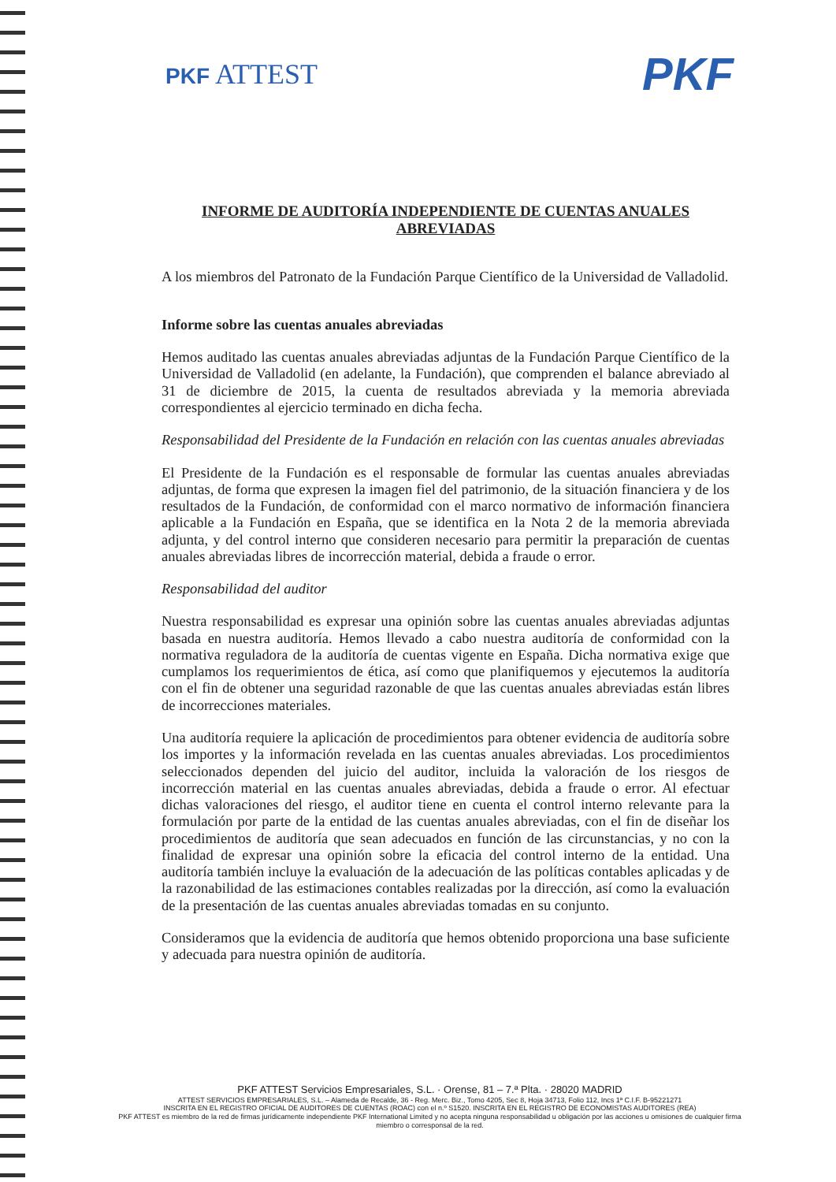PKF ATTEST
PKF
INFORME DE AUDITORÍA INDEPENDIENTE DE CUENTAS ANUALES ABREVIADAS
A los miembros del Patronato de la Fundación Parque Científico de la Universidad de Valladolid.
Informe sobre las cuentas anuales abreviadas
Hemos auditado las cuentas anuales abreviadas adjuntas de la Fundación Parque Científico de la Universidad de Valladolid (en adelante, la Fundación), que comprenden el balance abreviado al 31 de diciembre de 2015, la cuenta de resultados abreviada y la memoria abreviada correspondientes al ejercicio terminado en dicha fecha.
Responsabilidad del Presidente de la Fundación en relación con las cuentas anuales abreviadas
El Presidente de la Fundación es el responsable de formular las cuentas anuales abreviadas adjuntas, de forma que expresen la imagen fiel del patrimonio, de la situación financiera y de los resultados de la Fundación, de conformidad con el marco normativo de información financiera aplicable a la Fundación en España, que se identifica en la Nota 2 de la memoria abreviada adjunta, y del control interno que consideren necesario para permitir la preparación de cuentas anuales abreviadas libres de incorrección material, debida a fraude o error.
Responsabilidad del auditor
Nuestra responsabilidad es expresar una opinión sobre las cuentas anuales abreviadas adjuntas basada en nuestra auditoría. Hemos llevado a cabo nuestra auditoría de conformidad con la normativa reguladora de la auditoría de cuentas vigente en España. Dicha normativa exige que cumplamos los requerimientos de ética, así como que planifiquemos y ejecutemos la auditoría con el fin de obtener una seguridad razonable de que las cuentas anuales abreviadas están libres de incorrecciones materiales.
Una auditoría requiere la aplicación de procedimientos para obtener evidencia de auditoría sobre los importes y la información revelada en las cuentas anuales abreviadas. Los procedimientos seleccionados dependen del juicio del auditor, incluida la valoración de los riesgos de incorrección material en las cuentas anuales abreviadas, debida a fraude o error. Al efectuar dichas valoraciones del riesgo, el auditor tiene en cuenta el control interno relevante para la formulación por parte de la entidad de las cuentas anuales abreviadas, con el fin de diseñar los procedimientos de auditoría que sean adecuados en función de las circunstancias, y no con la finalidad de expresar una opinión sobre la eficacia del control interno de la entidad. Una auditoría también incluye la evaluación de la adecuación de las políticas contables aplicadas y de la razonabilidad de las estimaciones contables realizadas por la dirección, así como la evaluación de la presentación de las cuentas anuales abreviadas tomadas en su conjunto.
Consideramos que la evidencia de auditoría que hemos obtenido proporciona una base suficiente y adecuada para nuestra opinión de auditoría.
PKF ATTEST Servicios Empresariales, S.L. · Orense, 81 – 7.ª Plta. · 28020 MADRID
ATTEST SERVICIOS EMPRESARIALES, S.L. – Alameda de Recalde, 36 - Reg. Merc. Biz., Tomo 4205, Sec 8, Hoja 34713, Folio 112, Incs 1ª C.I.F. B-95221271
INSCRITA EN EL REGISTRO OFICIAL DE AUDITORES DE CUENTAS (ROAC) con el n.º S1520. INSCRITA EN EL REGISTRO DE ECONOMISTAS AUDITORES (REA)
PKF ATTEST es miembro de la red de firmas jurídicamente independiente PKF International Limited y no acepta ninguna responsabilidad u obligación por las acciones u omisiones de cualquier firma miembro o corresponsal de la red.